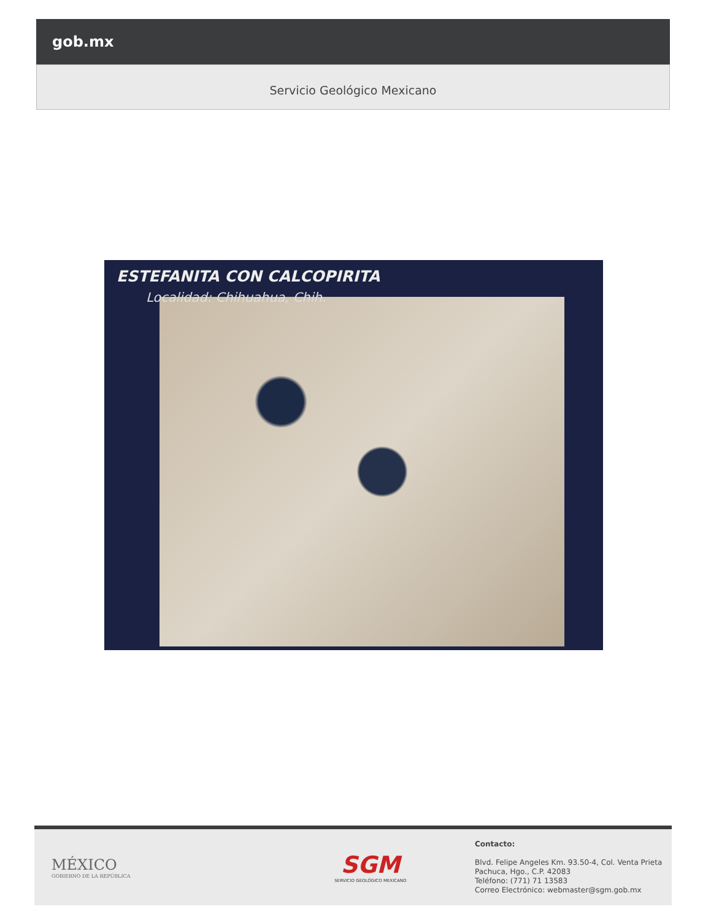gob.mx
Servicio Geológico Mexicano
ESTEFANITA CON CALCOPIRITA
Localidad: Chihuahua, Chih.
MÉXICO
GOBIERNO DE LA REPÚBLICA
SGM
SERVICIO GEOLÓGICO MEXICANO
Contacto:
Blvd. Felipe Angeles Km. 93.50-4, Col. Venta Prieta
Pachuca, Hgo., C.P. 42083
Teléfono: (771) 71 13583
Correo Electrónico: webmaster@sgm.gob.mx